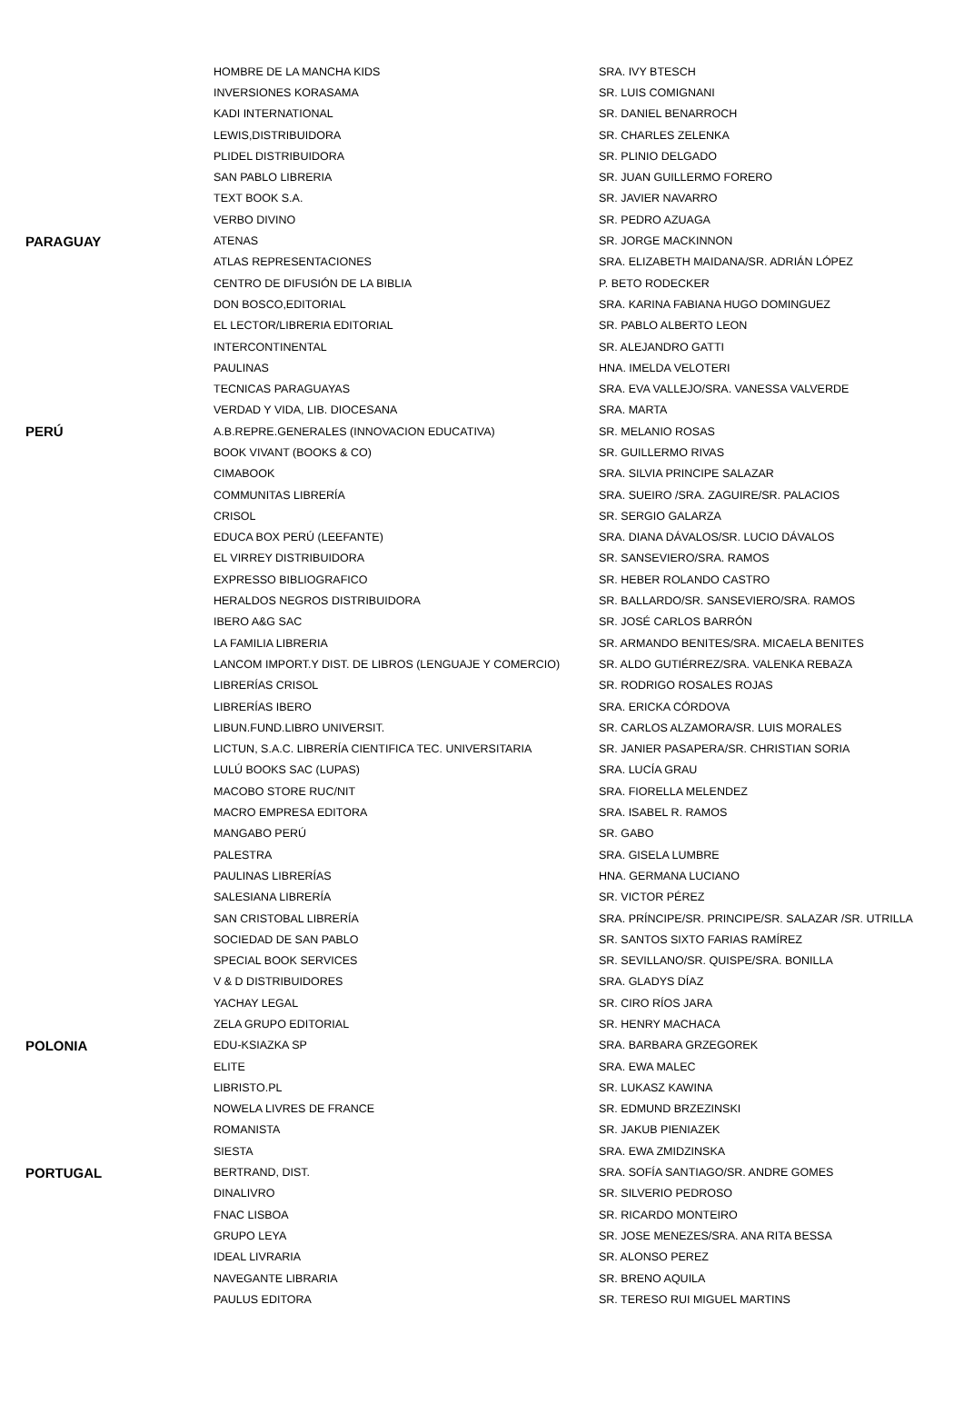| | HOMBRE DE LA MANCHA KIDS | SRA. IVY BTESCH |
| | INVERSIONES KORASAMA | SR. LUIS COMIGNANI |
| | KADI INTERNATIONAL | SR. DANIEL BENARROCH |
| | LEWIS,DISTRIBUIDORA | SR. CHARLES ZELENKA |
| | PLIDEL DISTRIBUIDORA | SR. PLINIO DELGADO |
| | SAN PABLO LIBRERIA | SR. JUAN GUILLERMO FORERO |
| | TEXT BOOK S.A. | SR. JAVIER NAVARRO |
| | VERBO DIVINO | SR. PEDRO AZUAGA |
| PARAGUAY | ATENAS | SR. JORGE MACKINNON |
| | ATLAS REPRESENTACIONES | SRA. ELIZABETH MAIDANA/SR. ADRIÁN LÓPEZ |
| | CENTRO DE DIFUSIÓN DE LA BIBLIA | P. BETO RODECKER |
| | DON BOSCO,EDITORIAL | SRA. KARINA FABIANA HUGO DOMINGUEZ |
| | EL LECTOR/LIBRERIA EDITORIAL | SR. PABLO ALBERTO LEON |
| | INTERCONTINENTAL | SR. ALEJANDRO GATTI |
| | PAULINAS | HNA. IMELDA VELOTERI |
| | TECNICAS PARAGUAYAS | SRA. EVA VALLEJO/SRA. VANESSA VALVERDE |
| | VERDAD Y VIDA, LIB. DIOCESANA | SRA. MARTA |
| PERÚ | A.B.REPRE.GENERALES (INNOVACION EDUCATIVA) | SR. MELANIO ROSAS |
| | BOOK VIVANT (BOOKS & CO) | SR. GUILLERMO RIVAS |
| | CIMABOOK | SRA. SILVIA PRINCIPE SALAZAR |
| | COMMUNITAS LIBRERÍA | SRA. SUEIRO /SRA. ZAGUIRE/SR. PALACIOS |
| | CRISOL | SR. SERGIO GALARZA |
| | EDUCA BOX PERÚ (LEEFANTE) | SRA. DIANA DÁVALOS/SR. LUCIO DÁVALOS |
| | EL VIRREY DISTRIBUIDORA | SR. SANSEVIERO/SRA. RAMOS |
| | EXPRESSO BIBLIOGRAFICO | SR. HEBER ROLANDO CASTRO |
| | HERALDOS NEGROS DISTRIBUIDORA | SR. BALLARDO/SR. SANSEVIERO/SRA. RAMOS |
| | IBERO A&G SAC | SR. JOSÉ CARLOS BARRÓN |
| | LA FAMILIA LIBRERIA | SR. ARMANDO BENITES/SRA. MICAELA BENITES |
| | LANCOM IMPORT.Y DIST. DE LIBROS (LENGUAJE Y COMERCIO) | SR. ALDO GUTIÉRREZ/SRA. VALENKA REBAZA |
| | LIBRERÍAS CRISOL | SR. RODRIGO ROSALES ROJAS |
| | LIBRERÍAS IBERO | SRA. ERICKA CÓRDOVA |
| | LIBUN.FUND.LIBRO UNIVERSIT. | SR. CARLOS ALZAMORA/SR. LUIS MORALES |
| | LICTUN, S.A.C. LIBRERÍA CIENTIFICA TEC. UNIVERSITARIA | SR. JANIER PASAPERA/SR. CHRISTIAN SORIA |
| | LULÚ BOOKS SAC (LUPAS) | SRA. LUCÍA GRAU |
| | MACOBO STORE RUC/NIT | SRA. FIORELLA MELENDEZ |
| | MACRO EMPRESA EDITORA | SRA. ISABEL R. RAMOS |
| | MANGABO PERÚ | SR. GABO |
| | PALESTRA | SRA. GISELA LUMBRE |
| | PAULINAS LIBRERÍAS | HNA. GERMANA LUCIANO |
| | SALESIANA LIBRERÍA | SR. VICTOR PÉREZ |
| | SAN CRISTOBAL LIBRERÍA | SRA. PRÍNCIPE/SR. PRINCIPE/SR. SALAZAR /SR. UTRILLA |
| | SOCIEDAD DE SAN PABLO | SR. SANTOS SIXTO FARIAS RAMÍREZ |
| | SPECIAL BOOK SERVICES | SR. SEVILLANO/SR. QUISPE/SRA. BONILLA |
| | V & D DISTRIBUIDORES | SRA. GLADYS DÍAZ |
| | YACHAY LEGAL | SR. CIRO RÍOS JARA |
| | ZELA GRUPO EDITORIAL | SR. HENRY MACHACA |
| POLONIA | EDU-KSIAZKA SP | SRA. BARBARA GRZEGOREK |
| | ELITE | SRA. EWA MALEC |
| | LIBRISTO.PL | SR. LUKASZ KAWINA |
| | NOWELA LIVRES DE FRANCE | SR. EDMUND BRZEZINSKI |
| | ROMANISTA | SR. JAKUB PIENIAZEK |
| | SIESTA | SRA. EWA ZMIDZINSKA |
| PORTUGAL | BERTRAND, DIST. | SRA. SOFÍA SANTIAGO/SR. ANDRE GOMES |
| | DINALIVRO | SR. SILVERIO PEDROSO |
| | FNAC LISBOA | SR. RICARDO MONTEIRO |
| | GRUPO LEYA | SR. JOSE MENEZES/SRA. ANA RITA BESSA |
| | IDEAL LIVRARIA | SR. ALONSO PEREZ |
| | NAVEGANTE LIBRARIA | SR. BRENO AQUILA |
| | PAULUS EDITORA | SR. TERESO RUI MIGUEL MARTINS |